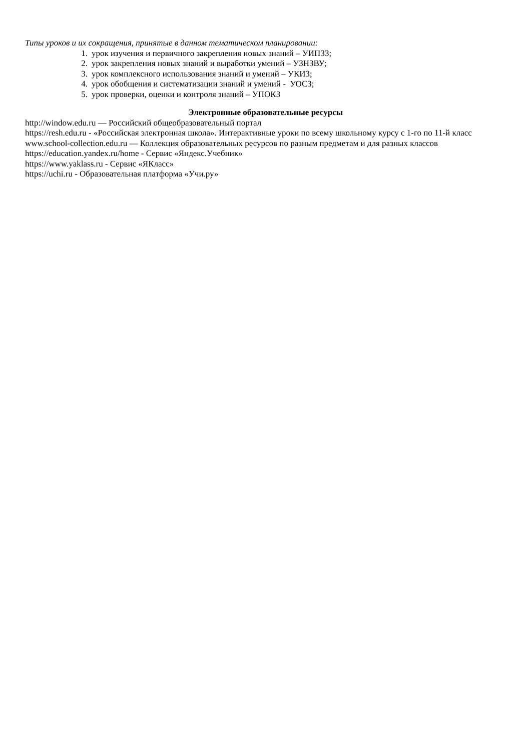Типы уроков и их сокращения, принятые в данном тематическом планировании:
1. урок изучения и первичного закрепления новых знаний – УИПЗЗ;
2. урок закрепления новых знаний и выработки умений – УЗНЗВУ;
3. урок комплексного использования знаний и умений – УКИЗ;
4. урок обобщения и систематизации знаний и умений - УОСЗ;
5. урок проверки, оценки и контроля знаний – УПОКЗ
Электронные образовательные ресурсы
http://window.edu.ru — Российский общеобразовательный портал
https://resh.edu.ru - «Российская электронная школа». Интерактивные уроки по всему школьному курсу с 1-го по 11-й класс
www.school-collection.edu.ru — Коллекция образовательных ресурсов по разным предметам и для разных классов
https://education.yandex.ru/home - Сервис «Яндекс.Учебник»
https://www.yaklass.ru - Сервис «ЯКласс»
https://uchi.ru - Образовательная платформа «Учи.ру»